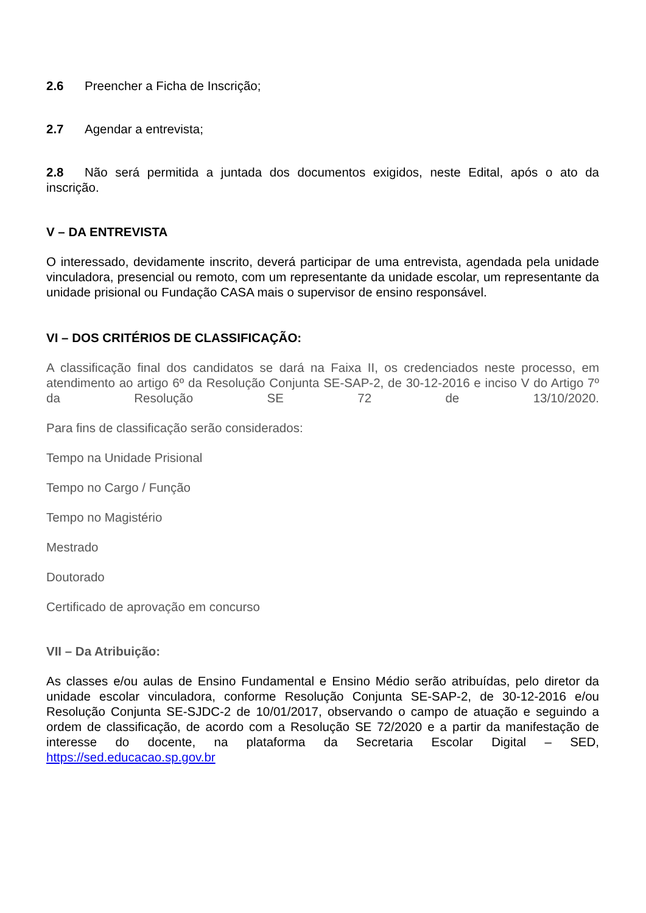2.6 Preencher a Ficha de Inscrição;
2.7 Agendar a entrevista;
2.8 Não será permitida a juntada dos documentos exigidos, neste Edital, após o ato da inscrição.
V – DA ENTREVISTA
O interessado, devidamente inscrito, deverá participar de uma entrevista, agendada pela unidade vinculadora, presencial ou remoto, com um representante da unidade escolar, um representante da unidade prisional ou Fundação CASA mais o supervisor de ensino responsável.
VI – DOS CRITÉRIOS DE CLASSIFICAÇÃO:
A classificação final dos candidatos se dará na Faixa II, os credenciados neste processo, em atendimento ao artigo 6º da Resolução Conjunta SE-SAP-2, de 30-12-2016 e inciso V do Artigo 7º da Resolução SE 72 de 13/10/2020.
Para fins de classificação serão considerados:
Tempo na Unidade Prisional
Tempo no Cargo / Função
Tempo no Magistério
Mestrado
Doutorado
Certificado de aprovação em concurso
VII – Da Atribuição:
As classes e/ou aulas de Ensino Fundamental e Ensino Médio serão atribuídas, pelo diretor da unidade escolar vinculadora, conforme Resolução Conjunta SE-SAP-2, de 30-12-2016 e/ou Resolução Conjunta SE-SJDC-2 de 10/01/2017, observando o campo de atuação e seguindo a ordem de classificação, de acordo com a Resolução SE 72/2020 e a partir da manifestação de interesse do docente, na plataforma da Secretaria Escolar Digital – SED, https://sed.educacao.sp.gov.br